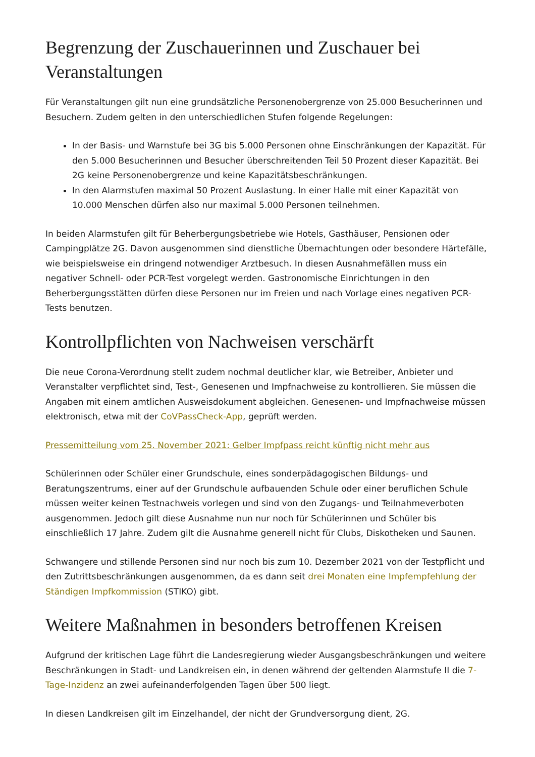Begrenzung der Zuschauerinnen und Zuschauer bei Veranstaltungen
Für Veranstaltungen gilt nun eine grundsätzliche Personenobergrenze von 25.000 Besucherinnen und Besuchern. Zudem gelten in den unterschiedlichen Stufen folgende Regelungen:
In der Basis- und Warnstufe bei 3G bis 5.000 Personen ohne Einschränkungen der Kapazität. Für den 5.000 Besucherinnen und Besucher überschreitenden Teil 50 Prozent dieser Kapazität. Bei 2G keine Personenobergrenze und keine Kapazitätsbeschränkungen.
In den Alarmstufen maximal 50 Prozent Auslastung. In einer Halle mit einer Kapazität von 10.000 Menschen dürfen also nur maximal 5.000 Personen teilnehmen.
In beiden Alarmstufen gilt für Beherbergungsbetriebe wie Hotels, Gasthäuser, Pensionen oder Campingplätze 2G. Davon ausgenommen sind dienstliche Übernachtungen oder besondere Härtefälle, wie beispielsweise ein dringend notwendiger Arztbesuch. In diesen Ausnahmefällen muss ein negativer Schnell- oder PCR-Test vorgelegt werden. Gastronomische Einrichtungen in den Beherbergungsstätten dürfen diese Personen nur im Freien und nach Vorlage eines negativen PCR-Tests benutzen.
Kontrollpflichten von Nachweisen verschärft
Die neue Corona-Verordnung stellt zudem nochmal deutlicher klar, wie Betreiber, Anbieter und Veranstalter verpflichtet sind, Test-, Genesenen und Impfnachweise zu kontrollieren. Sie müssen die Angaben mit einem amtlichen Ausweisdokument abgleichen. Genesenen- und Impfnachweise müssen elektronisch, etwa mit der CoVPassCheck-App, geprüft werden.
Pressemitteilung vom 25. November 2021: Gelber Impfpass reicht künftig nicht mehr aus
Schülerinnen oder Schüler einer Grundschule, eines sonderpädagogischen Bildungs- und Beratungszentrums, einer auf der Grundschule aufbauenden Schule oder einer beruflichen Schule müssen weiter keinen Testnachweis vorlegen und sind von den Zugangs- und Teilnahmeverboten ausgenommen. Jedoch gilt diese Ausnahme nun nur noch für Schülerinnen und Schüler bis einschließlich 17 Jahre. Zudem gilt die Ausnahme generell nicht für Clubs, Diskotheken und Saunen.
Schwangere und stillende Personen sind nur noch bis zum 10. Dezember 2021 von der Testpflicht und den Zutrittsbeschränkungen ausgenommen, da es dann seit drei Monaten eine Impfempfehlung der Ständigen Impfkommission (STIKO) gibt.
Weitere Maßnahmen in besonders betroffenen Kreisen
Aufgrund der kritischen Lage führt die Landesregierung wieder Ausgangsbeschränkungen und weitere Beschränkungen in Stadt- und Landkreisen ein, in denen während der geltenden Alarmstufe II die 7-Tage-Inzidenz an zwei aufeinanderfolgenden Tagen über 500 liegt.
In diesen Landkreisen gilt im Einzelhandel, der nicht der Grundversorgung dient, 2G.